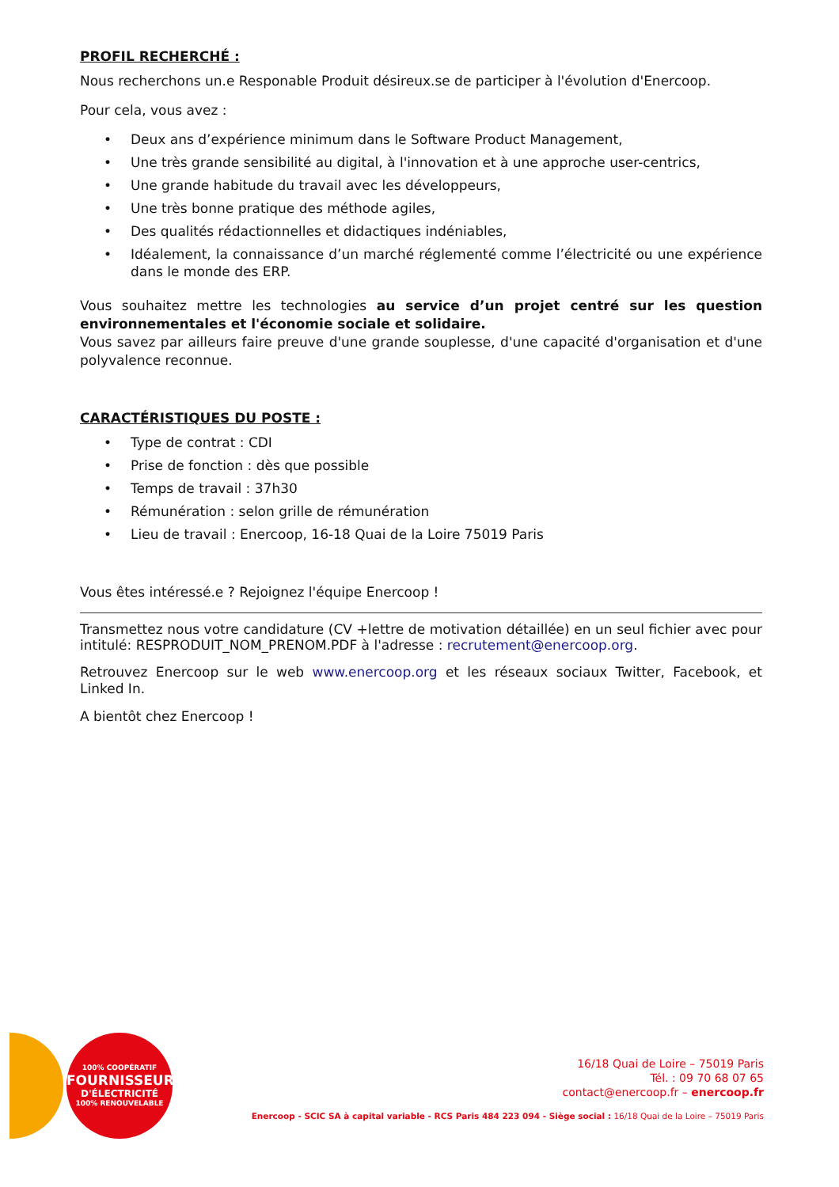PROFIL RECHERCHÉ :
Nous recherchons un.e Responable Produit désireux.se de participer à l'évolution d'Enercoop.
Pour cela, vous avez :
• Deux ans d’expérience minimum dans le Software Product Management,
• Une très grande sensibilité au digital, à l'innovation et à une approche user-centrics,
• Une grande habitude du travail avec les développeurs,
• Une très bonne pratique des méthode agiles,
• Des qualités rédactionnelles et didactiques indéniables,
• Idéalement, la connaissance d’un marché réglementé comme l’électricité ou une expérience dans le monde des ERP.
Vous souhaitez mettre les technologies au service d’un projet centré sur les question environnementales et l'économie sociale et solidaire.
Vous savez par ailleurs faire preuve d'une grande souplesse, d'une capacité d'organisation et d'une polyvalence reconnue.
CARACTÉRISTIQUES DU POSTE :
• Type de contrat : CDI
• Prise de fonction : dès que possible
• Temps de travail : 37h30
• Rémunération : selon grille de rémunération
• Lieu de travail : Enercoop, 16-18 Quai de la Loire 75019 Paris
Vous êtes intéressé.e ? Rejoignez l'équipe Enercoop !
Transmettez nous votre candidature (CV +lettre de motivation détaillée) en un seul fichier avec pour intitulé: RESPRODUIT_NOM_PRENOM.PDF à l'adresse : recrutement@enercoop.org.
Retrouvez Enercoop sur le web www.enercoop.org et les réseaux sociaux Twitter, Facebook, et Linked In.
A bientôt chez Enercoop !
100% COOPÉRATIF
FOURNISSEUR
D'ÉLECTRICITÉ
100% RENOUVELABLE
16/18 Quai de Loire – 75019 Paris
Tél. : 09 70 68 07 65
contact@enercoop.fr – enercoop.fr
Enercoop - SCIC SA à capital variable - RCS Paris 484 223 094 - Siège social : 16/18 Quai de la Loire – 75019 Paris